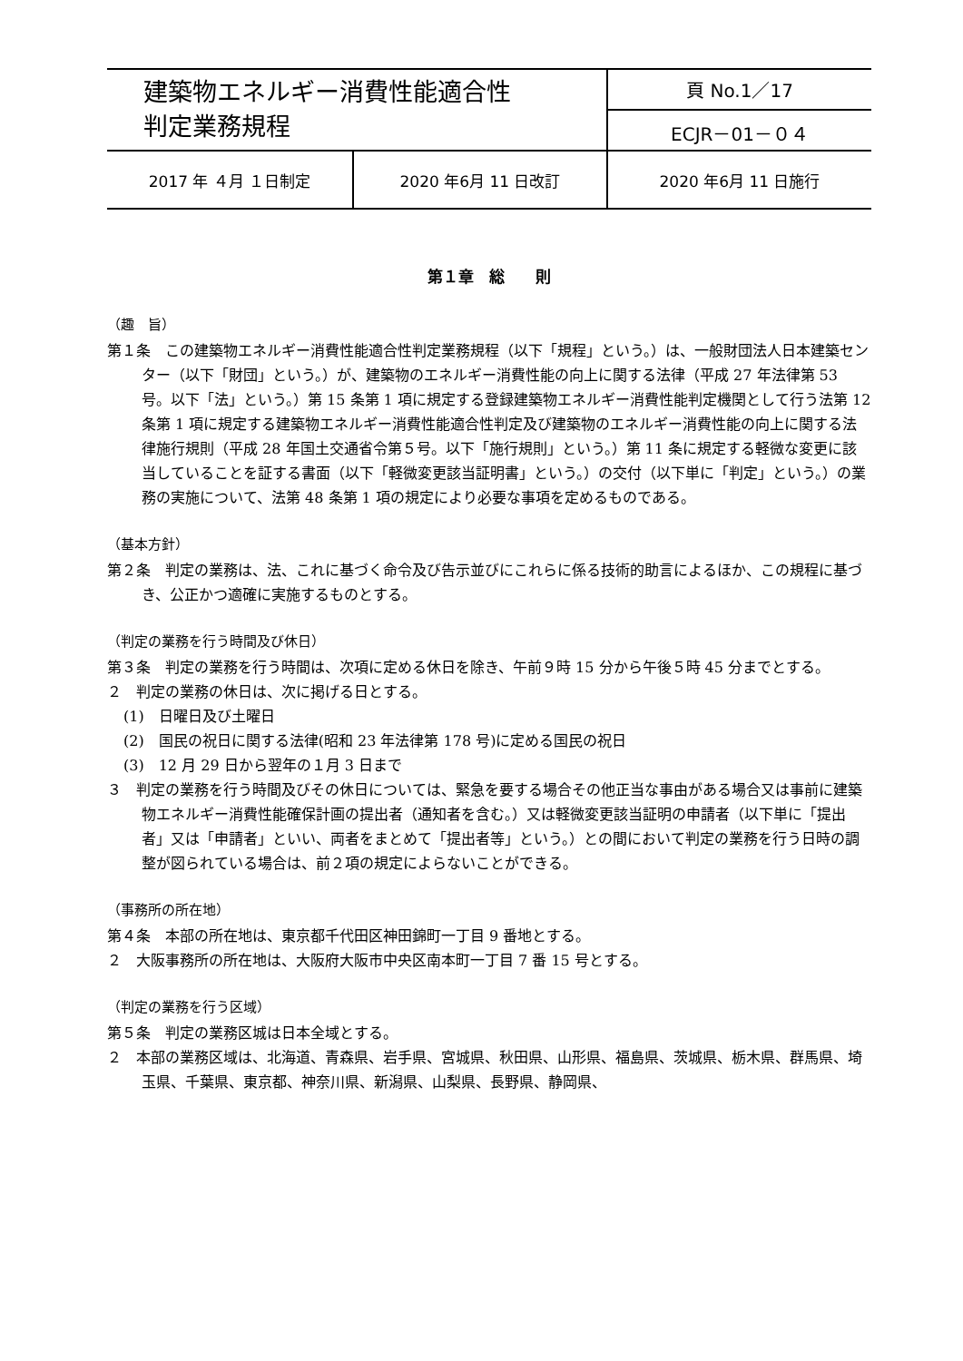| 建築物エネルギー消費性能適合性 判定業務規程 | | 頁 No.1／17 | |
| | | ECJR－01－０４ | |
| 2017 年 ４月 １日制定 | 2020 年6月 11 日改訂 | | 2020 年6月 11 日施行 |
第１章　総　　則
（趣　旨）
第１条　この建築物エネルギー消費性能適合性判定業務規程（以下「規程」という。）は、一般財団法人日本建築センター（以下「財団」という。）が、建築物のエネルギー消費性能の向上に関する法律（平成 27 年法律第 53 号。以下「法」という。）第 15 条第 1 項に規定する登録建築物エネルギー消費性能判定機関として行う法第 12 条第 1 項に規定する建築物エネルギー消費性能適合性判定及び建築物のエネルギー消費性能の向上に関する法律施行規則（平成 28 年国土交通省令第５号。以下「施行規則」という。）第 11 条に規定する軽微な変更に該当していることを証する書面（以下「軽微変更該当証明書」という。）の交付（以下単に「判定」という。）の業務の実施について、法第 48 条第 1 項の規定により必要な事項を定めるものである。
（基本方針）
第２条　判定の業務は、法、これに基づく命令及び告示並びにこれらに係る技術的助言によるほか、この規程に基づき、公正かつ適確に実施するものとする。
（判定の業務を行う時間及び休日）
第３条　判定の業務を行う時間は、次項に定める休日を除き、午前９時 15 分から午後５時 45 分までとする。
２　判定の業務の休日は、次に掲げる日とする。
(1)　日曜日及び土曜日
(2)　国民の祝日に関する法律(昭和 23 年法律第 178 号)に定める国民の祝日
(3)　12 月 29 日から翌年の１月 3 日まで
３　判定の業務を行う時間及びその休日については、緊急を要する場合その他正当な事由がある場合又は事前に建築物エネルギー消費性能確保計画の提出者（通知者を含む。）又は軽微変更該当証明の申請者（以下単に「提出者」又は「申請者」といい、両者をまとめて「提出者等」という。）との間において判定の業務を行う日時の調整が図られている場合は、前２項の規定によらないことができる。
（事務所の所在地）
第４条　本部の所在地は、東京都千代田区神田錦町一丁目 9 番地とする。
２　大阪事務所の所在地は、大阪府大阪市中央区南本町一丁目 7 番 15 号とする。
（判定の業務を行う区域）
第５条　判定の業務区城は日本全域とする。
２　本部の業務区域は、北海道、青森県、岩手県、宮城県、秋田県、山形県、福島県、茨城県、栃木県、群馬県、埼玉県、千葉県、東京都、神奈川県、新潟県、山梨県、長野県、静岡県、